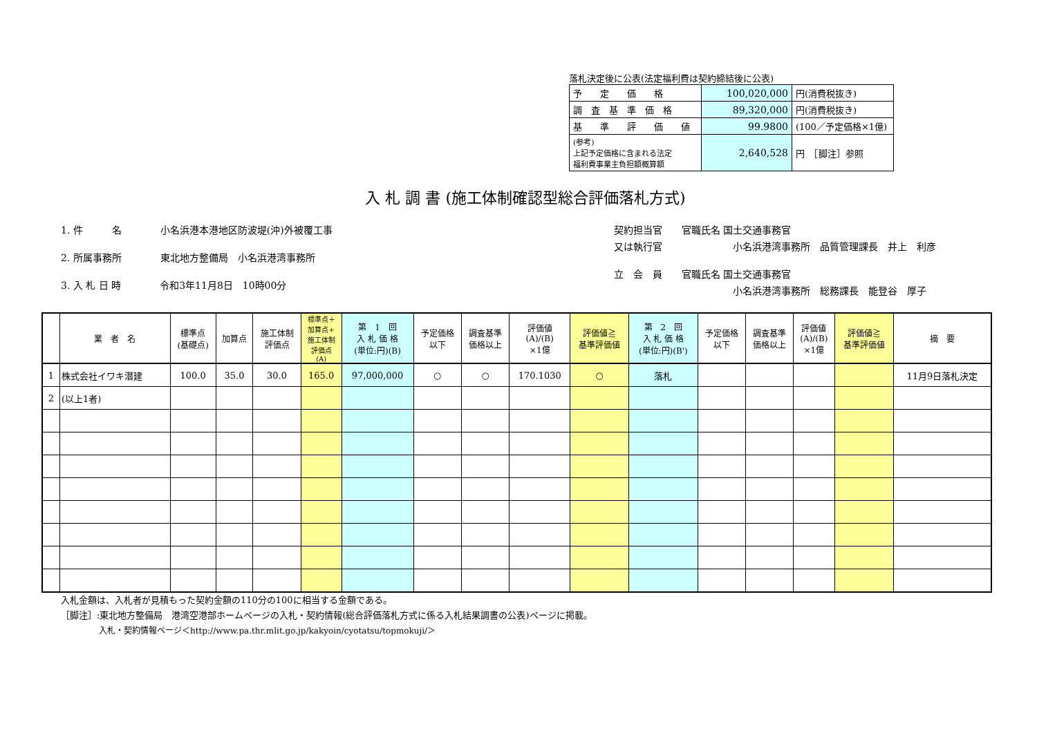落札決定後に公表(法定福利費は契約締結後に公表)
| 予 定 価 格 | 100,020,000 | 円(消費税抜き) |
| 調 査 基 準 価 格 | 89,320,000 | 円(消費税抜き) |
| 基 準 評 価 値 | 99.9800 | (100／予定価格×1億) |
| (参考) 上記予定価格に含まれる法定 福利費事業主負担額概算額 | 2,640,528 | 円 ［脚注］参照 |
入 札 調 書 (施工体制確認型総合評価落札方式)
1. 件　　　名　　　　小名浜港本港地区防波堤(沖)外被覆工事
2. 所属事務所　　　　東北地方整備局　小名浜港湾事務所
3. 入 札 日 時　　　　令和3年11月8日　10時00分
契約担当官　　官職氏名 国土交通事務官
又は執行官　　　　　　　 小名浜港湾事務所　品質管理課長　井上　利彦
立　会　員　　官職氏名 国土交通事務官
　　　　　　　　　　　　 小名浜港湾事務所　総務課長　能登谷　厚子
| | 業 者 名 | 標準点 (基礎点) | 加算点 | 施工体制 評価点 | 標準点＋ 加算点+ 施工体制 評価点 (A) | 第 1 回 入 札 価 格 (単位:円)(B) | 予定価格 以下 | 調査基準 価格以上 | 評価値 (A)/(B) ×1億 | 評価値≧ 基準評価値 | 第 2 回 入 札 価 格 (単位:円)(B') | 予定価格 以下 | 調査基準 価格以上 | 評価値 (A)/(B) ×1億 | 評価値≧ 基準評価値 | 摘 要 |
| --- | --- | --- | --- | --- | --- | --- | --- | --- | --- | --- | --- | --- | --- | --- | --- | --- |
| 1 | 株式会社イワキ潜建 | 100.0 | 35.0 | 30.0 | 165.0 | 97,000,000 | ○ | ○ | 170.1030 | ○ | 落札 | | | | | 11月9日落札決定 |
| 2 | (以上1者) | | | | | | | | | | | | | | | |
入札金額は、入札者が見積もった契約金額の110分の100に相当する金額である。
［脚注］:東北地方整備局　港湾空港部ホームページの入札・契約情報(総合評価落札方式に係る入札結果調書の公表)ページに掲載。
入札・契約情報ページ＜http://www.pa.thr.mlit.go.jp/kakyoin/cyotatsu/topmokuji/＞